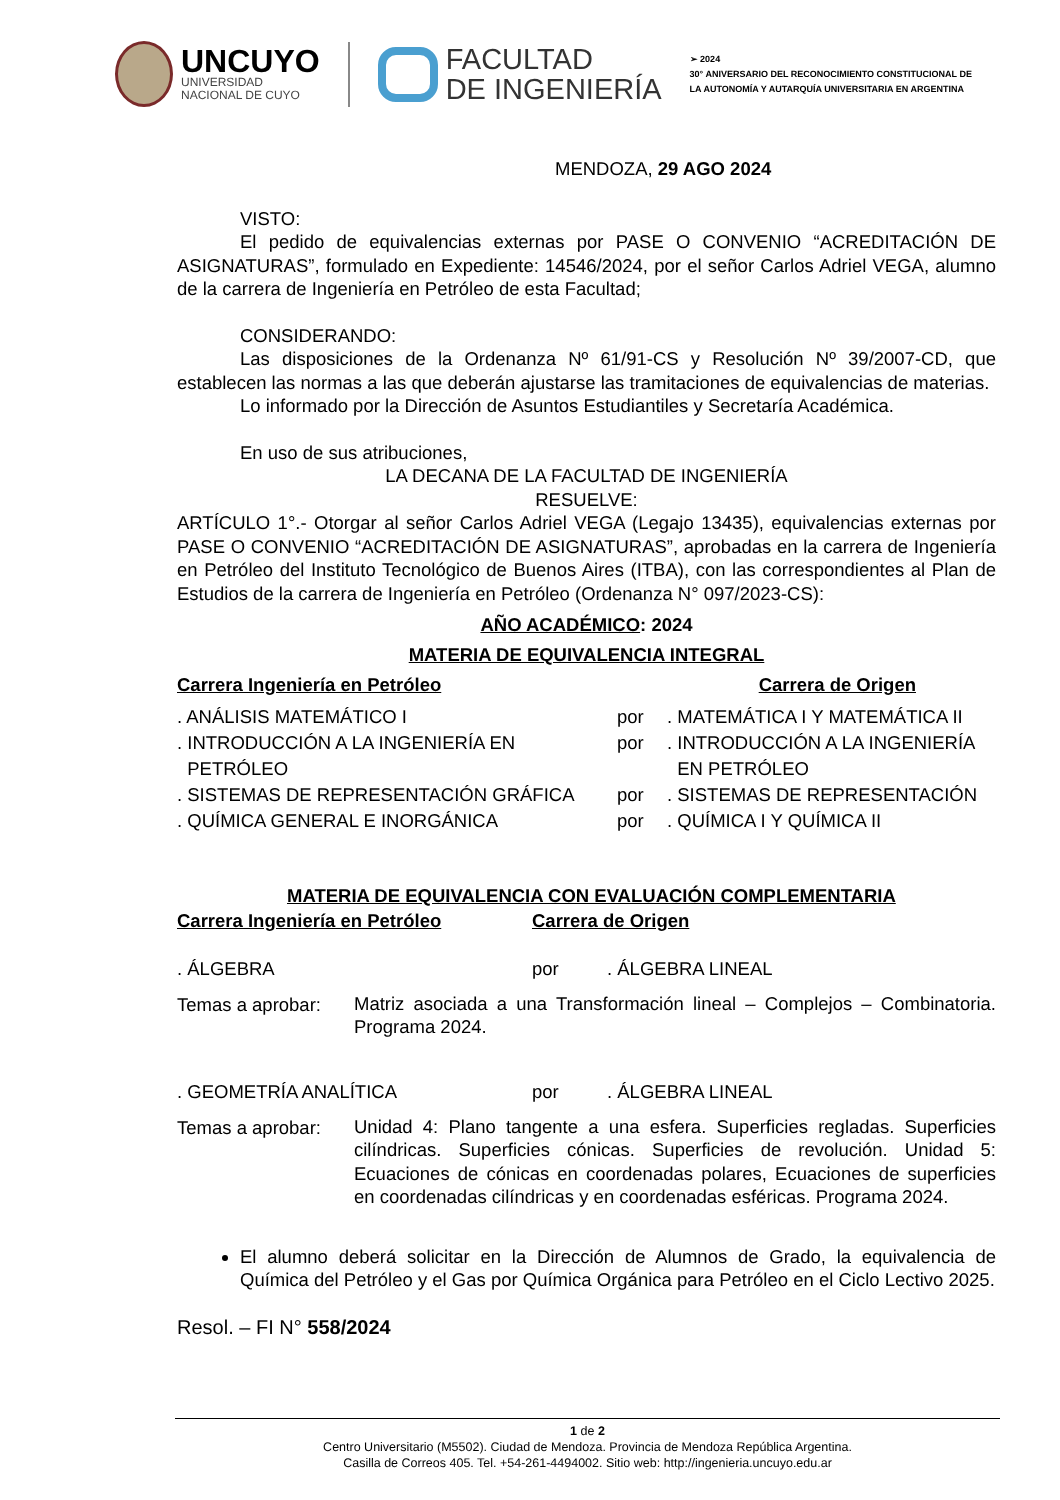UNCUYO
UNIVERSIDAD
NACIONAL DE CUYO
FACULTAD
DE INGENIERÍA
➢ 2024
30° ANIVERSARIO DEL RECONOCIMIENTO CONSTITUCIONAL DE
LA AUTONOMÍA Y AUTARQUÍA UNIVERSITARIA EN ARGENTINA
MENDOZA, 29 AGO 2024
VISTO:
El pedido de equivalencias externas por PASE O CONVENIO “ACREDITACIÓN DE ASIGNATURAS”, formulado en Expediente: 14546/2024, por el señor Carlos Adriel VEGA, alumno de la carrera de Ingeniería en Petróleo de esta Facultad;
CONSIDERANDO:
Las disposiciones de la Ordenanza Nº 61/91-CS y Resolución Nº 39/2007-CD, que establecen las normas a las que deberán ajustarse las tramitaciones de equivalencias de materias.
Lo informado por la Dirección de Asuntos Estudiantiles y Secretaría Académica.
En uso de sus atribuciones,
LA DECANA DE LA FACULTAD DE INGENIERÍA
RESUELVE:
ARTÍCULO 1°.- Otorgar al señor Carlos Adriel VEGA (Legajo 13435), equivalencias externas por PASE O CONVENIO “ACREDITACIÓN DE ASIGNATURAS”, aprobadas en la carrera de Ingeniería en Petróleo del Instituto Tecnológico de Buenos Aires (ITBA), con las correspondientes al Plan de Estudios de la carrera de Ingeniería en Petróleo (Ordenanza N° 097/2023-CS):
AÑO ACADÉMICO: 2024
MATERIA DE EQUIVALENCIA INTEGRAL
| Carrera Ingeniería en Petróleo | | Carrera de Origen |
| --- | --- | --- |
| . ANÁLISIS MATEMÁTICO I | por | . MATEMÁTICA I Y MATEMÁTICA II |
| . INTRODUCCIÓN A LA INGENIERÍA EN PETRÓLEO | por | . INTRODUCCIÓN A LA INGENIERÍA EN PETRÓLEO |
| . SISTEMAS DE REPRESENTACIÓN GRÁFICA | por | . SISTEMAS DE REPRESENTACIÓN |
| . QUÍMICA GENERAL E INORGÁNICA | por | . QUÍMICA I Y QUÍMICA II |
MATERIA DE EQUIVALENCIA CON EVALUACIÓN COMPLEMENTARIA
| Carrera Ingeniería en Petróleo | Carrera de Origen | |
| --- | --- | --- |
| . ÁLGEBRA | por | . ÁLGEBRA LINEAL |
| Temas a aprobar: | Matriz asociada a una Transformación lineal – Complejos – Combinatoria. Programa 2024. |
| . GEOMETRÍA ANALÍTICA | por | . ÁLGEBRA LINEAL |
| Temas a aprobar: | Unidad 4: Plano tangente a una esfera. Superficies regladas. Superficies cilíndricas. Superficies cónicas. Superficies de revolución. Unidad 5: Ecuaciones de cónicas en coordenadas polares, Ecuaciones de superficies en coordenadas cilíndricas y en coordenadas esféricas. Programa 2024. |
El alumno deberá solicitar en la Dirección de Alumnos de Grado, la equivalencia de Química del Petróleo y el Gas por Química Orgánica para Petróleo en el Ciclo Lectivo 2025.
Resol. – FI N° 558/2024
1 de 2
Centro Universitario (M5502). Ciudad de Mendoza. Provincia de Mendoza República Argentina.
Casilla de Correos 405. Tel. +54-261-4494002. Sitio web: http://ingenieria.uncuyo.edu.ar